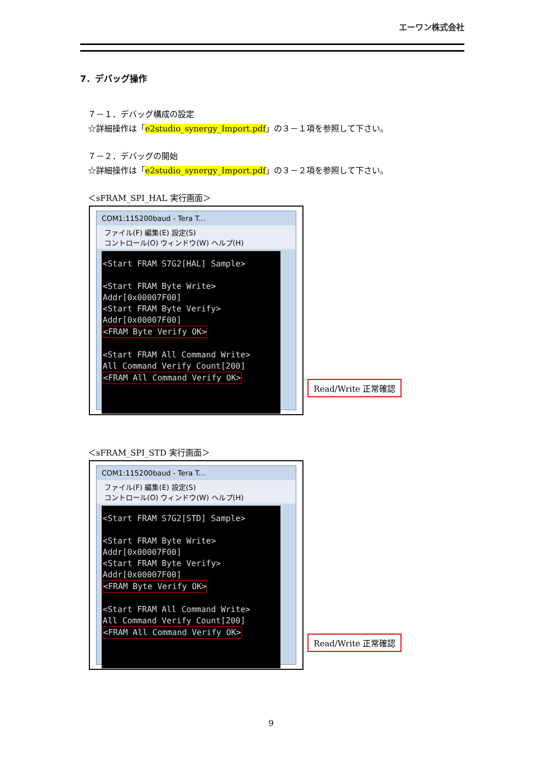エーワン株式会社
7．デバッグ操作
７－１．デバッグ構成の設定
☆詳細操作は「e2studio_synergy_Import.pdf」の３－１項を参照して下さい。
７－２．デバッグの開始
☆詳細操作は「e2studio_synergy_Import.pdf」の３－２項を参照して下さい。
＜sFRAM_SPI_HAL 実行画面＞
COM1:115200baud - Tera T...
ファイル(F) 編集(E) 設定(S)
コントロール(O) ウィンドウ(W) ヘルプ(H)
<Start FRAM S7G2[HAL] Sample>
<Start FRAM Byte Write>
Addr[0x00007F00]
<Start FRAM Byte Verify>
Addr[0x00007F00]
<FRAM Byte Verify OK>
<Start FRAM All Command Write>
All Command Verify Count[200]
<FRAM All Command Verify OK>
Read/Write 正常確認
＜sFRAM_SPI_STD 実行画面＞
COM1:115200baud - Tera T...
ファイル(F) 編集(E) 設定(S)
コントロール(O) ウィンドウ(W) ヘルプ(H)
<Start FRAM S7G2[STD] Sample>
<Start FRAM Byte Write>
Addr[0x00007F00]
<Start FRAM Byte Verify>
Addr[0x00007F00]
<FRAM Byte Verify OK>
<Start FRAM All Command Write>
All Command Verify Count[200]
<FRAM All Command Verify OK>
Read/Write 正常確認
9